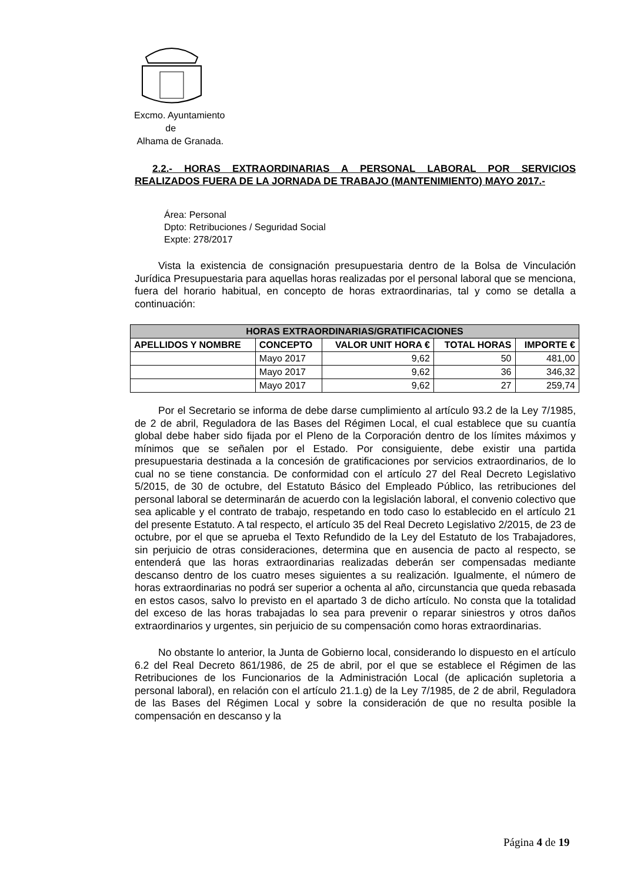Excmo. Ayuntamiento
de
Alhama de Granada.
2.2.- HORAS EXTRAORDINARIAS A PERSONAL LABORAL POR SERVICIOS REALIZADOS FUERA DE LA JORNADA DE TRABAJO (MANTENIMIENTO) MAYO 2017.-
Área: Personal
Dpto: Retribuciones / Seguridad Social
Expte: 278/2017
Vista la existencia de consignación presupuestaria dentro de la Bolsa de Vinculación Jurídica Presupuestaria para aquellas horas realizadas por el personal laboral que se menciona, fuera del horario habitual, en concepto de horas extraordinarias, tal y como se detalla a continuación:
| HORAS EXTRAORDINARIAS/GRATIFICACIONES | | | | |
| --- | --- | --- | --- | --- |
| APELLIDOS Y NOMBRE | CONCEPTO | VALOR UNIT HORA € | TOTAL HORAS | IMPORTE € |
| | Mayo 2017 | 9,62 | 50 | 481,00 |
| | Mayo 2017 | 9,62 | 36 | 346,32 |
| | Mayo 2017 | 9,62 | 27 | 259,74 |
Por el Secretario se informa de debe darse cumplimiento al artículo 93.2 de la Ley 7/1985, de 2 de abril, Reguladora de las Bases del Régimen Local, el cual establece que su cuantía global debe haber sido fijada por el Pleno de la Corporación dentro de los límites máximos y mínimos que se señalen por el Estado. Por consiguiente, debe existir una partida presupuestaria destinada a la concesión de gratificaciones por servicios extraordinarios, de lo cual no se tiene constancia. De conformidad con el artículo 27 del Real Decreto Legislativo 5/2015, de 30 de octubre, del Estatuto Básico del Empleado Público, las retribuciones del personal laboral se determinarán de acuerdo con la legislación laboral, el convenio colectivo que sea aplicable y el contrato de trabajo, respetando en todo caso lo establecido en el artículo 21 del presente Estatuto. A tal respecto, el artículo 35 del Real Decreto Legislativo 2/2015, de 23 de octubre, por el que se aprueba el Texto Refundido de la Ley del Estatuto de los Trabajadores, sin perjuicio de otras consideraciones, determina que en ausencia de pacto al respecto, se entenderá que las horas extraordinarias realizadas deberán ser compensadas mediante descanso dentro de los cuatro meses siguientes a su realización. Igualmente, el número de horas extraordinarias no podrá ser superior a ochenta al año, circunstancia que queda rebasada en estos casos, salvo lo previsto en el apartado 3 de dicho artículo. No consta que la totalidad del exceso de las horas trabajadas lo sea para prevenir o reparar siniestros y otros daños extraordinarios y urgentes, sin perjuicio de su compensación como horas extraordinarias.
No obstante lo anterior, la Junta de Gobierno local, considerando lo dispuesto en el artículo 6.2 del Real Decreto 861/1986, de 25 de abril, por el que se establece el Régimen de las Retribuciones de los Funcionarios de la Administración Local (de aplicación supletoria a personal laboral), en relación con el artículo 21.1.g) de la Ley 7/1985, de 2 de abril, Reguladora de las Bases del Régimen Local y sobre la consideración de que no resulta posible la compensación en descanso y la
Página 4 de 19